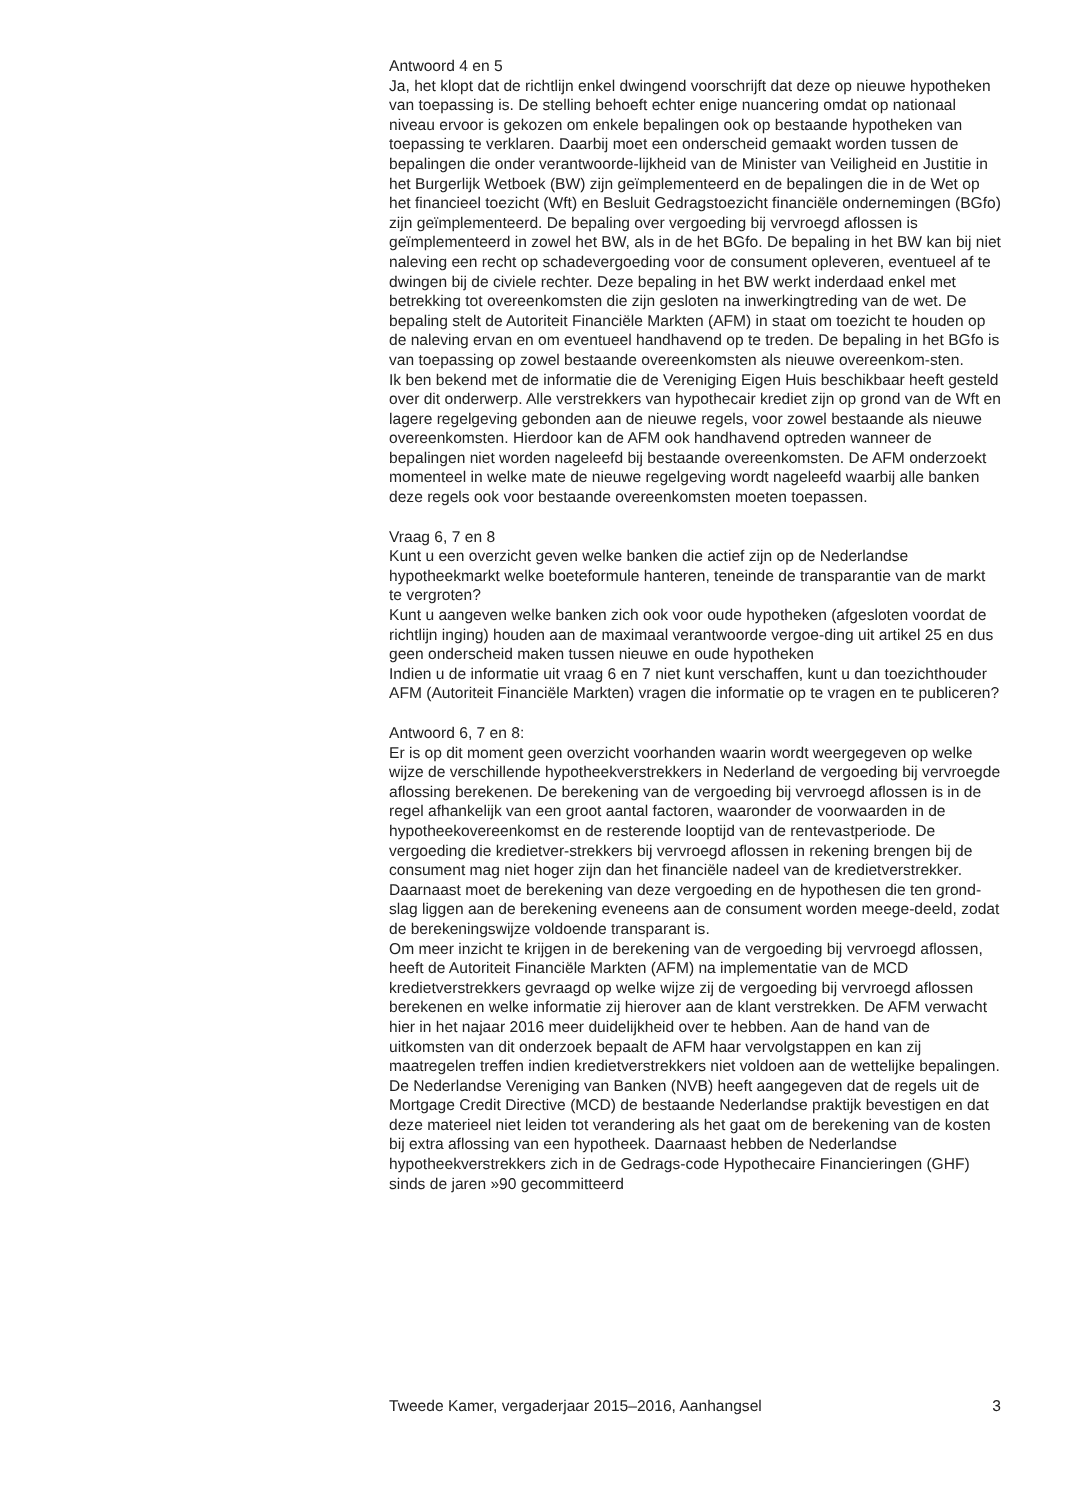Antwoord 4 en 5
Ja, het klopt dat de richtlijn enkel dwingend voorschrijft dat deze op nieuwe hypotheken van toepassing is. De stelling behoeft echter enige nuancering omdat op nationaal niveau ervoor is gekozen om enkele bepalingen ook op bestaande hypotheken van toepassing te verklaren. Daarbij moet een onderscheid gemaakt worden tussen de bepalingen die onder verantwoorde-lijkheid van de Minister van Veiligheid en Justitie in het Burgerlijk Wetboek (BW) zijn geïmplementeerd en de bepalingen die in de Wet op het financieel toezicht (Wft) en Besluit Gedragstoezicht financiële ondernemingen (BGfo) zijn geïmplementeerd. De bepaling over vergoeding bij vervroegd aflossen is geïmplementeerd in zowel het BW, als in de het BGfo. De bepaling in het BW kan bij niet naleving een recht op schadevergoeding voor de consument opleveren, eventueel af te dwingen bij de civiele rechter. Deze bepaling in het BW werkt inderdaad enkel met betrekking tot overeenkomsten die zijn gesloten na inwerkingtreding van de wet. De bepaling stelt de Autoriteit Financiële Markten (AFM) in staat om toezicht te houden op de naleving ervan en om eventueel handhavend op te treden. De bepaling in het BGfo is van toepassing op zowel bestaande overeenkomsten als nieuwe overeenkom-sten.
Ik ben bekend met de informatie die de Vereniging Eigen Huis beschikbaar heeft gesteld over dit onderwerp. Alle verstrekkers van hypothecair krediet zijn op grond van de Wft en lagere regelgeving gebonden aan de nieuwe regels, voor zowel bestaande als nieuwe overeenkomsten. Hierdoor kan de AFM ook handhavend optreden wanneer de bepalingen niet worden nageleefd bij bestaande overeenkomsten. De AFM onderzoekt momenteel in welke mate de nieuwe regelgeving wordt nageleefd waarbij alle banken deze regels ook voor bestaande overeenkomsten moeten toepassen.
Vraag 6, 7 en 8
Kunt u een overzicht geven welke banken die actief zijn op de Nederlandse hypotheekmarkt welke boeteformule hanteren, teneinde de transparantie van de markt te vergroten?
Kunt u aangeven welke banken zich ook voor oude hypotheken (afgesloten voordat de richtlijn inging) houden aan de maximaal verantwoorde vergoe-ding uit artikel 25 en dus geen onderscheid maken tussen nieuwe en oude hypotheken
Indien u de informatie uit vraag 6 en 7 niet kunt verschaffen, kunt u dan toezichthouder AFM (Autoriteit Financiële Markten) vragen die informatie op te vragen en te publiceren?
Antwoord 6, 7 en 8:
Er is op dit moment geen overzicht voorhanden waarin wordt weergegeven op welke wijze de verschillende hypotheekverstrekkers in Nederland de vergoeding bij vervroegde aflossing berekenen. De berekening van de vergoeding bij vervroegd aflossen is in de regel afhankelijk van een groot aantal factoren, waaronder de voorwaarden in de hypotheekovereenkomst en de resterende looptijd van de rentevastperiode. De vergoeding die kredietver-strekkers bij vervroegd aflossen in rekening brengen bij de consument mag niet hoger zijn dan het financiële nadeel van de kredietverstrekker. Daarnaast moet de berekening van deze vergoeding en de hypothesen die ten grond-slag liggen aan de berekening eveneens aan de consument worden meege-deeld, zodat de berekeningswijze voldoende transparant is.
Om meer inzicht te krijgen in de berekening van de vergoeding bij vervroegd aflossen, heeft de Autoriteit Financiële Markten (AFM) na implementatie van de MCD kredietverstrekkers gevraagd op welke wijze zij de vergoeding bij vervroegd aflossen berekenen en welke informatie zij hierover aan de klant verstrekken. De AFM verwacht hier in het najaar 2016 meer duidelijkheid over te hebben. Aan de hand van de uitkomsten van dit onderzoek bepaalt de AFM haar vervolgstappen en kan zij maatregelen treffen indien kredietverstrekkers niet voldoen aan de wettelijke bepalingen.
De Nederlandse Vereniging van Banken (NVB) heeft aangegeven dat de regels uit de Mortgage Credit Directive (MCD) de bestaande Nederlandse praktijk bevestigen en dat deze materieel niet leiden tot verandering als het gaat om de berekening van de kosten bij extra aflossing van een hypotheek. Daarnaast hebben de Nederlandse hypotheekverstrekkers zich in de Gedrags-code Hypothecaire Financieringen (GHF) sinds de jaren »90 gecommitteerd
Tweede Kamer, vergaderjaar 2015–2016, Aanhangsel 3